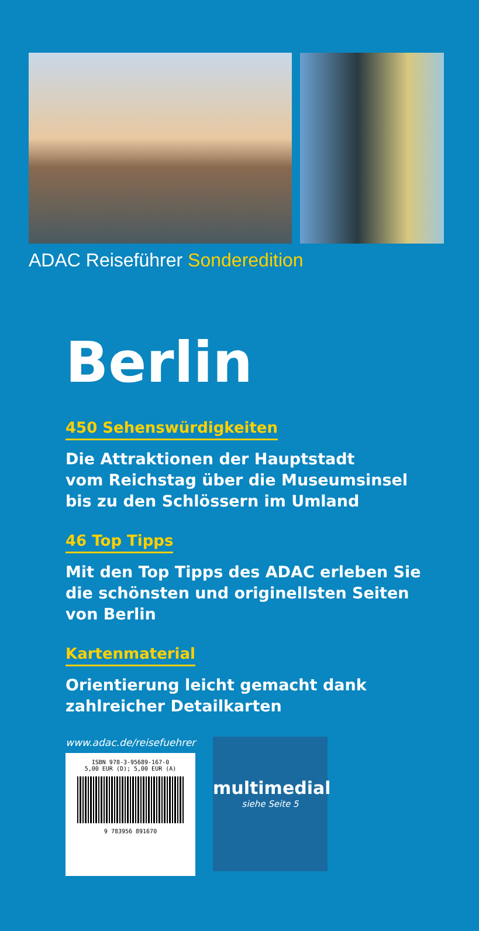ADAC Reiseführer Sonderedition
Berlin
450 Sehenswürdigkeiten
Die Attraktionen der Hauptstadt
vom Reichstag über die Museumsinsel
bis zu den Schlössern im Umland
46 Top Tipps
Mit den Top Tipps des ADAC erleben Sie
die schönsten und originellsten Seiten
von Berlin
Kartenmaterial
Orientierung leicht gemacht dank
zahlreicher Detailkarten
www.adac.de/reisefuehrer
ISBN 978-3-95689-167-0
5,00 EUR (D); 5,00 EUR (A)
9 783956 891670
multimedial
siehe Seite 5